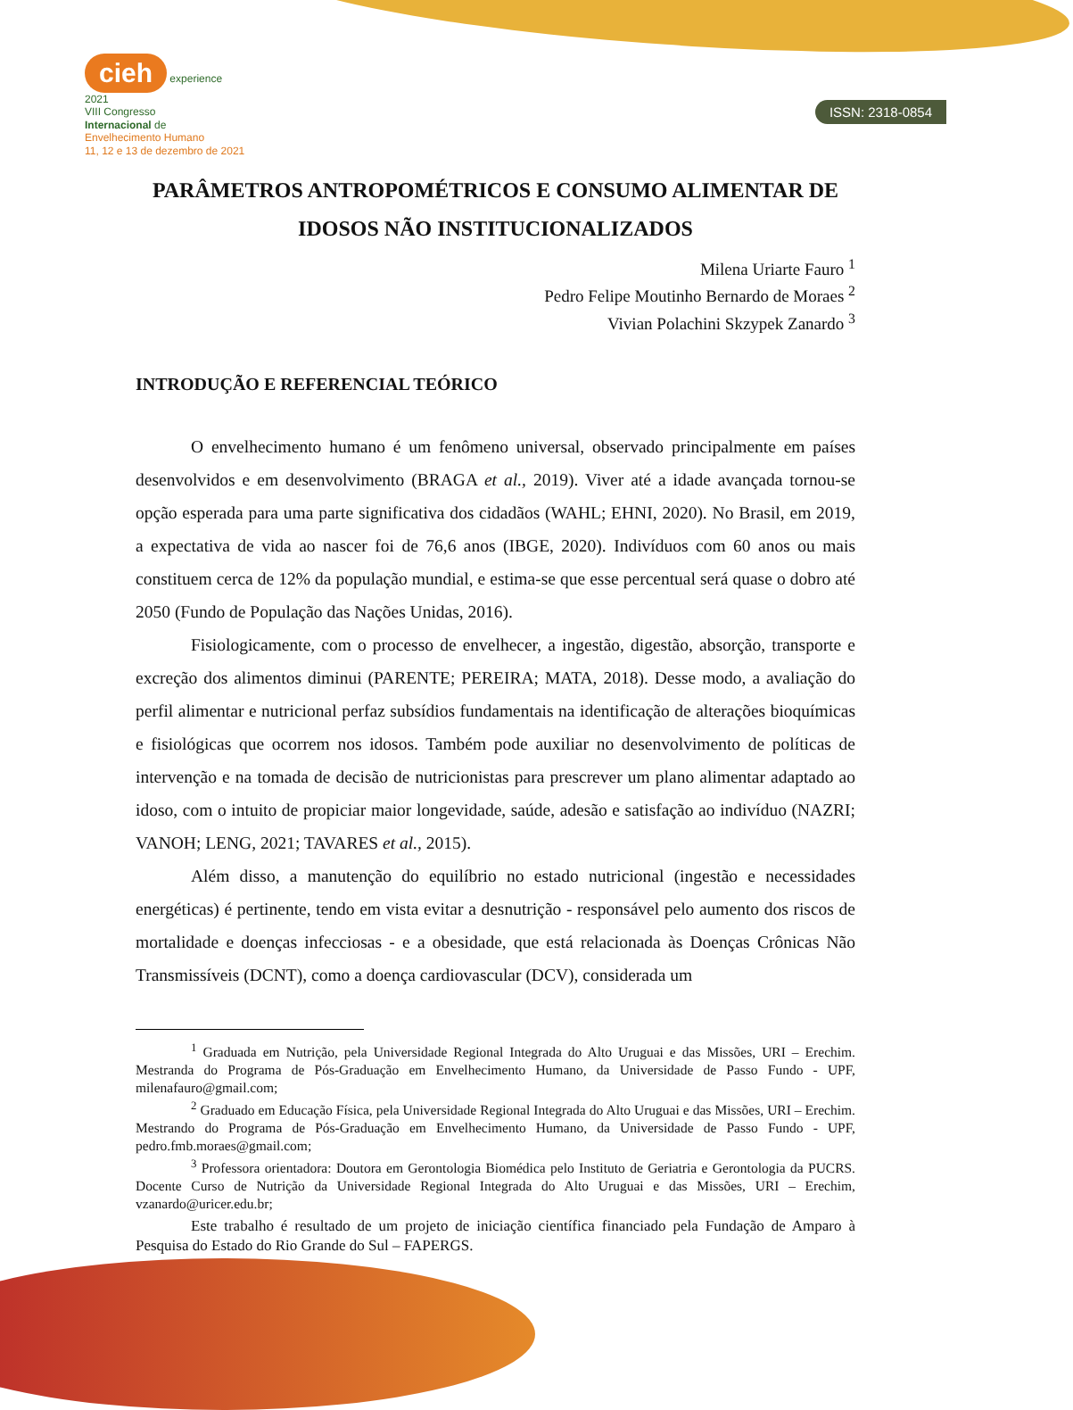cieh experience 2021
VIII Congresso
Internacional de
Envelhecimento Humano
11, 12 e 13 de dezembro de 2021
ISSN: 2318-0854
PARÂMETROS ANTROPOMÉTRICOS E CONSUMO ALIMENTAR DE IDOSOS NÃO INSTITUCIONALIZADOS
Milena Uriarte Fauro <sup>1</sup>
Pedro Felipe Moutinho Bernardo de Moraes <sup>2</sup>
Vivian Polachini Skzypek Zanardo <sup>3</sup>
INTRODUÇÃO E REFERENCIAL TEÓRICO
O envelhecimento humano é um fenômeno universal, observado principalmente em países desenvolvidos e em desenvolvimento (BRAGA et al., 2019). Viver até a idade avançada tornou-se opção esperada para uma parte significativa dos cidadãos (WAHL; EHNI, 2020). No Brasil, em 2019, a expectativa de vida ao nascer foi de 76,6 anos (IBGE, 2020). Indivíduos com 60 anos ou mais constituem cerca de 12% da população mundial, e estima-se que esse percentual será quase o dobro até 2050 (Fundo de População das Nações Unidas, 2016).
Fisiologicamente, com o processo de envelhecer, a ingestão, digestão, absorção, transporte e excreção dos alimentos diminui (PARENTE; PEREIRA; MATA, 2018). Desse modo, a avaliação do perfil alimentar e nutricional perfaz subsídios fundamentais na identificação de alterações bioquímicas e fisiológicas que ocorrem nos idosos. Também pode auxiliar no desenvolvimento de políticas de intervenção e na tomada de decisão de nutricionistas para prescrever um plano alimentar adaptado ao idoso, com o intuito de propiciar maior longevidade, saúde, adesão e satisfação ao indivíduo (NAZRI; VANOH; LENG, 2021; TAVARES et al., 2015).
Além disso, a manutenção do equilíbrio no estado nutricional (ingestão e necessidades energéticas) é pertinente, tendo em vista evitar a desnutrição - responsável pelo aumento dos riscos de mortalidade e doenças infecciosas - e a obesidade, que está relacionada às Doenças Crônicas Não Transmissíveis (DCNT), como a doença cardiovascular (DCV), considerada um
<sup>1</sup> Graduada em Nutrição, pela Universidade Regional Integrada do Alto Uruguai e das Missões, URI – Erechim. Mestranda do Programa de Pós-Graduação em Envelhecimento Humano, da Universidade de Passo Fundo - UPF, milenafauro@gmail.com;
<sup>2</sup> Graduado em Educação Física, pela Universidade Regional Integrada do Alto Uruguai e das Missões, URI – Erechim. Mestrando do Programa de Pós-Graduação em Envelhecimento Humano, da Universidade de Passo Fundo - UPF, pedro.fmb.moraes@gmail.com;
<sup>3</sup> Professora orientadora: Doutora em Gerontologia Biomédica pelo Instituto de Geriatria e Gerontologia da PUCRS. Docente Curso de Nutrição da Universidade Regional Integrada do Alto Uruguai e das Missões, URI – Erechim, vzanardo@uricer.edu.br;
Este trabalho é resultado de um projeto de iniciação científica financiado pela Fundação de Amparo à Pesquisa do Estado do Rio Grande do Sul – FAPERGS.